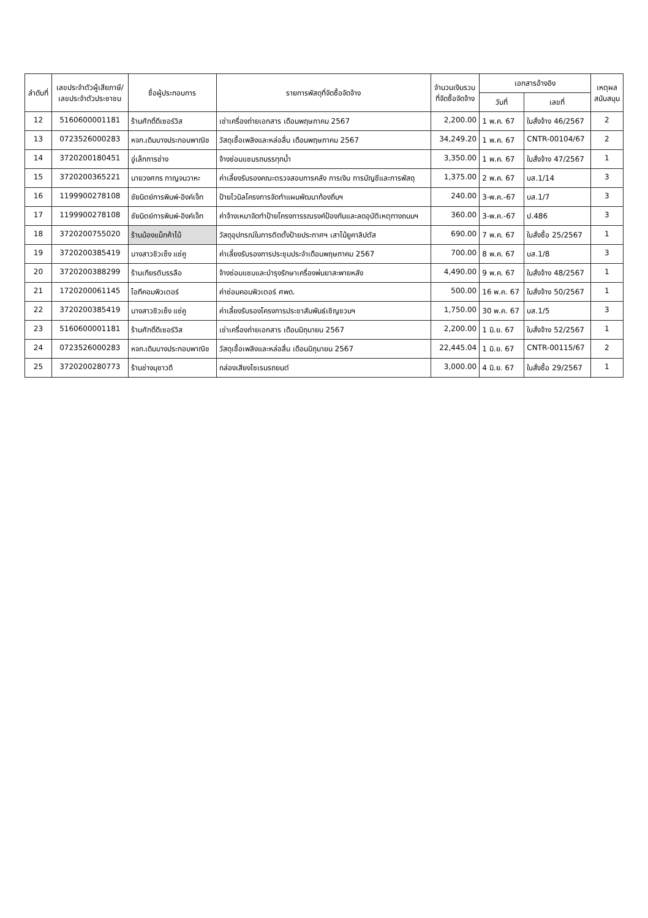| ลำดับที่ | เลขประจำตัวผู้เสียภาษี/ เลขประจำตัวประชาชน | ชื่อผู้ประกอบการ | รายการพัสดุที่จัดซื้อจัดจ้าง | จำนวนเงินรวม ที่จัดซื้อจัดจ้าง | เอกสารอ้างอิง | | เหตุผล สนับสนุน |
| --- | --- | --- | --- | --- | --- | --- | --- |
| | | | | | วันที่ | เลขที่ | |
| 12 | 5160600001181 | ร้านศักดิ์ดีเซอร์วิส | เช่าเครื่องถ่ายเอกสาร เดือนพฤษภาคม 2567 | 2,200.00 | 1 พ.ค. 67 | ใบสั่งจ้าง 46/2567 | 2 |
| 13 | 0723526000283 | หจก.เดิมบางประกอบพาณิช | วัสดุเชื้อเพลิงและหล่อลื่น เดือนพฤษภาคม 2567 | 34,249.20 | 1 พ.ค. 67 | CNTR-00104/67 | 2 |
| 14 | 3720200180451 | อู่เล็กการช่าง | จ้างซ่อมแซมรถบรรทุกน้ำ | 3,350.00 | 1 พ.ค. 67 | ใบสั่งจ้าง 47/2567 | 1 |
| 15 | 3720200365221 | นายวงศกร กาญจนวาหะ | ค่าเลี้ยงรับรองคณะตรวจสอบการคลัง การเงิน การบัญชีและการพัสดุ | 1,375.00 | 2 พ.ค. 67 | บส.1/14 | 3 |
| 16 | 1199900278108 | ชัยนิตย์การพิมพ์-อิงค์เจ็ท | ป้ายไวนิลโครงการจัดทำแผนพัฒนาท้องถิ่นฯ | 240.00 | 3-พ.ค.-67 | บส.1/7 | 3 |
| 17 | 1199900278108 | ชัยนิตย์การพิมพ์-อิงค์เจ็ท | ค่าจ้างเหมาจัดทำป้ายโครงการรณรงค์ป้องกันและลดอุบัติเหตุทางถนนฯ | 360.00 | 3-พ.ค.-67 | ป.486 | 3 |
| 18 | 3720200755020 | ร้านน้องแม็กค้าไม้ | วัสดุอุปกรณ์ในการติดตั้งป้ายประกาศฯ เสาไม้ยูคาลิปตัส | 690.00 | 7 พ.ค. 67 | ใบสั่งซื้อ 25/2567 | 1 |
| 19 | 3720200385419 | นางสาวชิวเซ็ง แซ่คู | ค่าเลี้ยงรับรองการประชุมประจำเดือนพฤษภาคม 2567 | 700.00 | 8 พ.ค. 67 | บส.1/8 | 3 |
| 20 | 3720200388299 | ร้านเกียรติบรรลือ | จ้างซ่อมแซมและบำรุงรักษาเครื่องพ่นยาสะพายหลัง | 4,490.00 | 9 พ.ค. 67 | ใบสั่งจ้าง 48/2567 | 1 |
| 21 | 1720200061145 | ไอทีคอมพิวเตอร์ | ค่าซ่อมคอมพิวเตอร์ ศพด. | 500.00 | 16 พ.ค. 67 | ใบสั่งจ้าง 50/2567 | 1 |
| 22 | 3720200385419 | นางสาวชิวเซ็ง แซ่คู | ค่าเลี้ยงรับรองโครงการประชาสัมพันธ์เชิญชวนฯ | 1,750.00 | 30 พ.ค. 67 | บส.1/5 | 3 |
| 23 | 5160600001181 | ร้านศักดิ์ดีเซอร์วิส | เช่าเครื่องถ่ายเอกสาร เดือนมิถุนายน 2567 | 2,200.00 | 1 มิ.ย. 67 | ใบสั่งจ้าง 52/2567 | 1 |
| 24 | 0723526000283 | หจก.เดิมบางประกอบพาณิช | วัสดุเชื้อเพลิงและหล่อลื่น เดือนมิถุนายน 2567 | 22,445.04 | 1 มิ.ย. 67 | CNTR-00115/67 | 2 |
| 25 | 3720200280773 | ร้านช่างนุชาวดี | กล่องเสียงไซเรนรถยนต์ | 3,000.00 | 4 มิ.ย. 67 | ใบสั่งซื้อ 29/2567 | 1 |